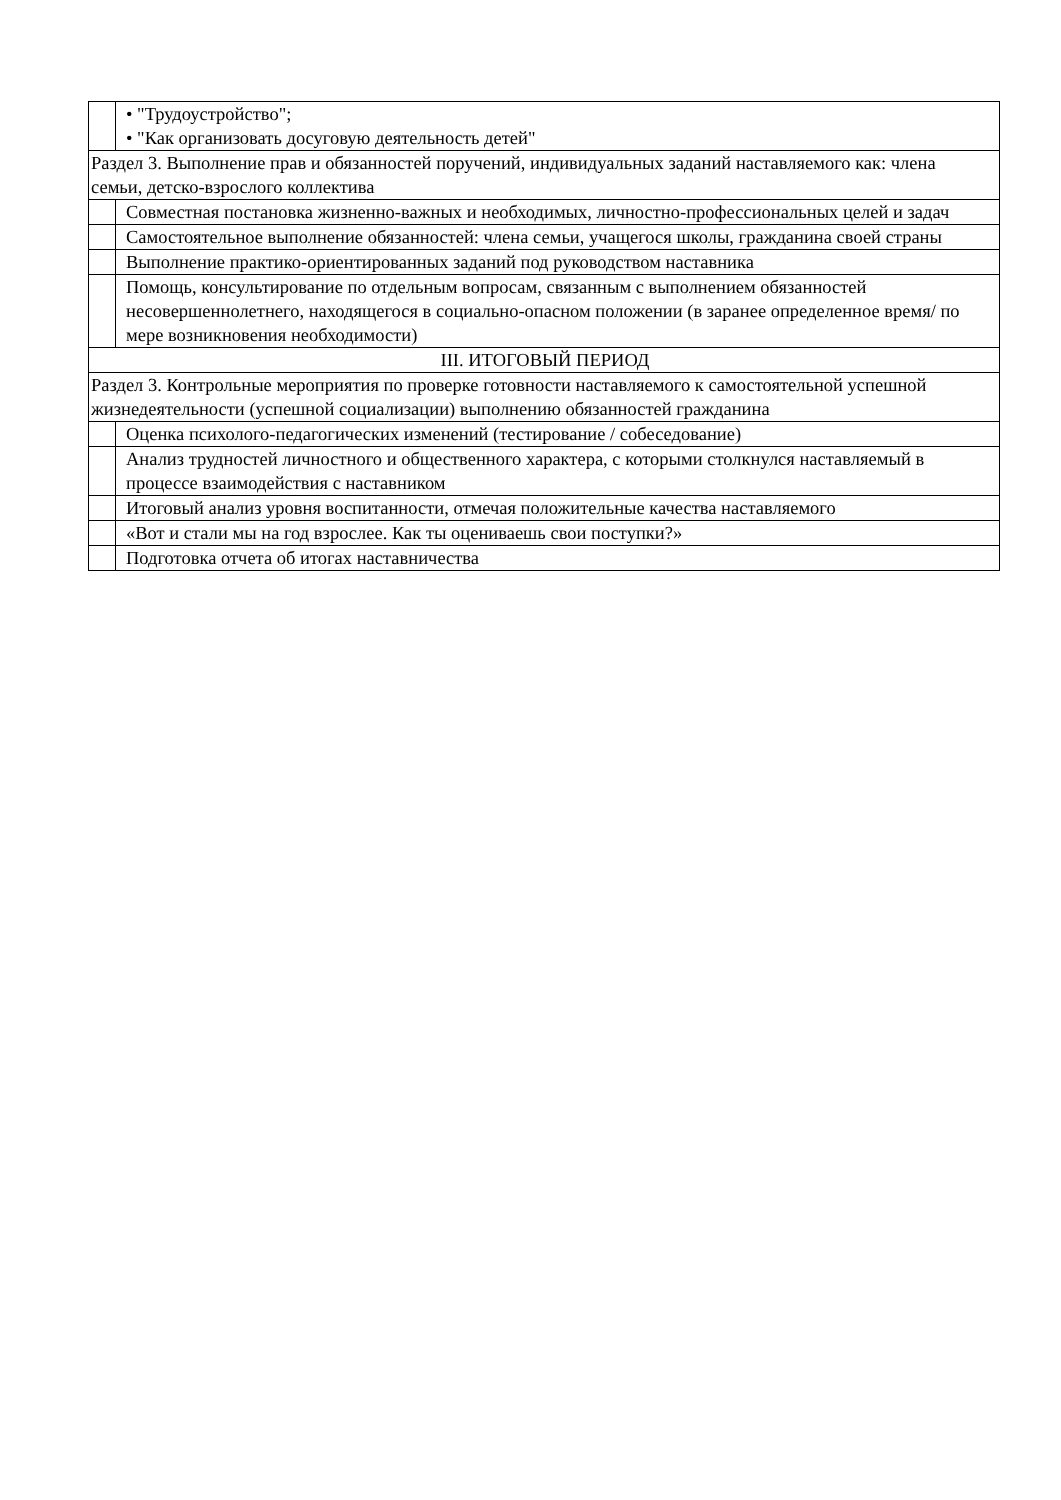| | • "Трудоустройство"; • "Как организовать досуговую деятельность детей" |
| Раздел 3. Выполнение прав и обязанностей поручений, индивидуальных заданий наставляемого как: члена семьи, детско-взрослого коллектива | |
| | Совместная постановка жизненно-важных и необходимых, личностно-профессиональных целей и задач |
| | Самостоятельное выполнение обязанностей: члена семьи, учащегося школы, гражданина своей страны |
| | Выполнение практико-ориентированных заданий под руководством наставника |
| | Помощь, консультирование по отдельным вопросам, связанным с выполнением обязанностей несовершеннолетнего, находящегося в социально-опасном положении (в заранее определенное время/ по мере возникновения необходимости) |
| III. ИТОГОВЫЙ ПЕРИОД | |
| Раздел 3. Контрольные мероприятия по проверке готовности наставляемого к самостоятельной успешной жизнедеятельности (успешной социализации) выполнению обязанностей гражданина | |
| | Оценка психолого-педагогических изменений (тестирование / собеседование) |
| | Анализ трудностей личностного и общественного характера, с которыми столкнулся наставляемый в процессе взаимодействия с наставником |
| | Итоговый анализ уровня воспитанности, отмечая положительные качества наставляемого |
| | «Вот и стали мы на год взрослее. Как ты оцениваешь свои поступки?» |
| | Подготовка отчета об итогах наставничества |